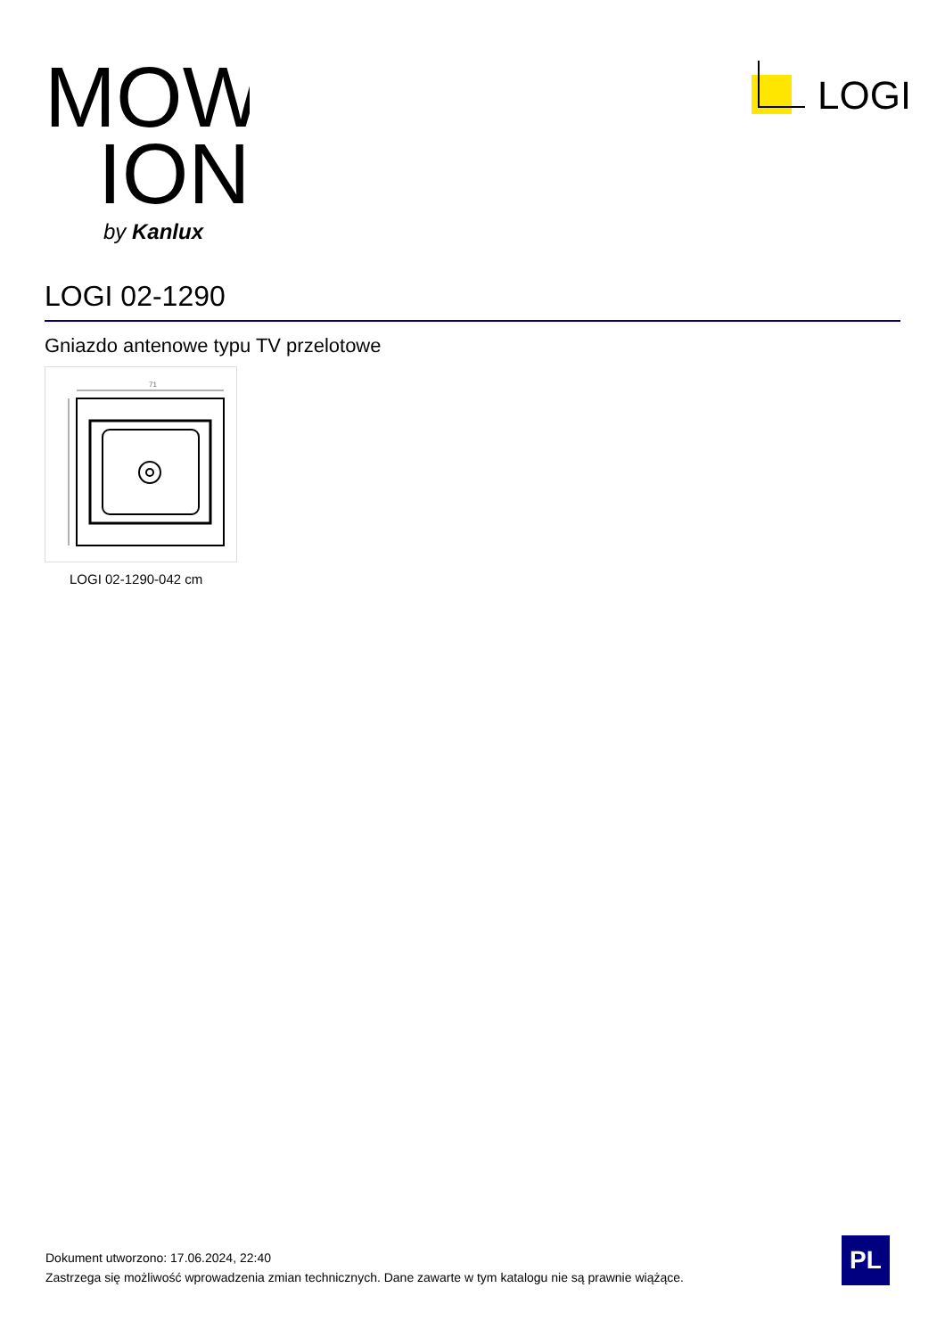MOW
ION
by Kanlux
LOGI
LOGI 02-1290
Gniazdo antenowe typu TV przelotowe
71
LOGI 02-1290-042 cm
Dokument utworzono: 17.06.2024, 22:40
Zastrzega się możliwość wprowadzenia zmian technicznych. Dane zawarte w tym katalogu nie są prawnie wiążące.
PL